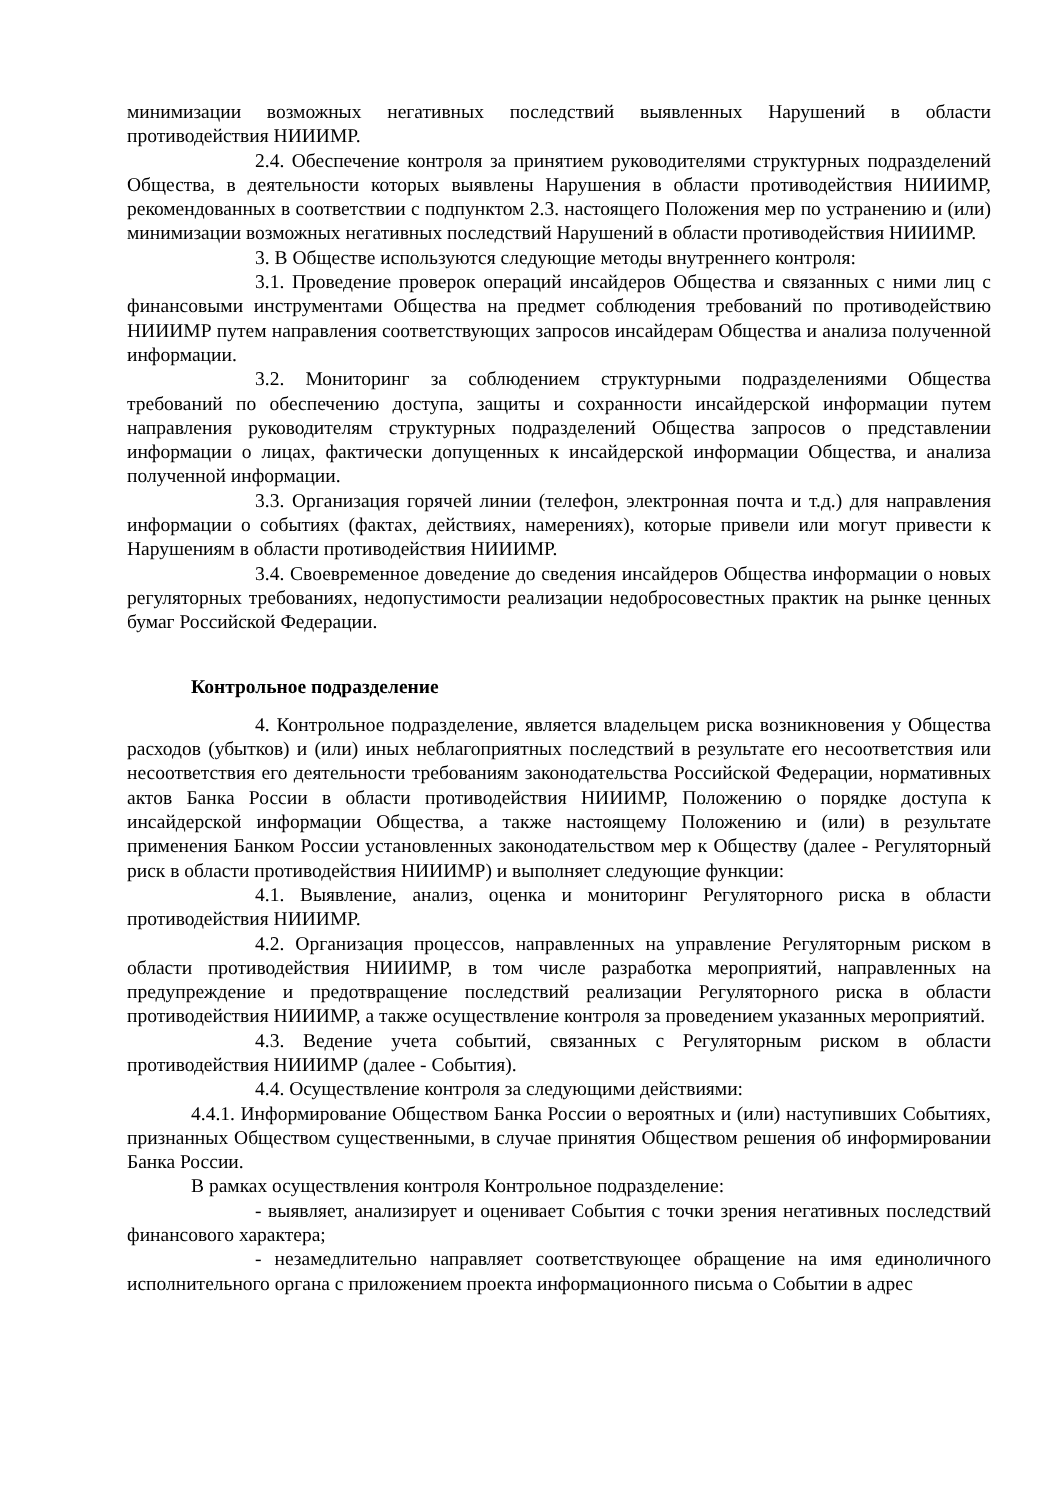минимизации возможных негативных последствий выявленных Нарушений в области противодействия НИИИМР.
2.4. Обеспечение контроля за принятием руководителями структурных подразделений Общества, в деятельности которых выявлены Нарушения в области противодействия НИИИМР, рекомендованных в соответствии с подпунктом 2.3. настоящего Положения мер по устранению и (или) минимизации возможных негативных последствий Нарушений в области противодействия НИИИМР.
3. В Обществе используются следующие методы внутреннего контроля:
3.1. Проведение проверок операций инсайдеров Общества и связанных с ними лиц с финансовыми инструментами Общества на предмет соблюдения требований по противодействию НИИИМР путем направления соответствующих запросов инсайдерам Общества и анализа полученной информации.
3.2. Мониторинг за соблюдением структурными подразделениями Общества требований по обеспечению доступа, защиты и сохранности инсайдерской информации путем направления руководителям структурных подразделений Общества запросов о представлении информации о лицах, фактически допущенных к инсайдерской информации Общества, и анализа полученной информации.
3.3. Организация горячей линии (телефон, электронная почта и т.д.) для направления информации о событиях (фактах, действиях, намерениях), которые привели или могут привести к Нарушениям в области противодействия НИИИМР.
3.4. Своевременное доведение до сведения инсайдеров Общества информации о новых регуляторных требованиях, недопустимости реализации недобросовестных практик на рынке ценных бумаг Российской Федерации.
Контрольное подразделение
4. Контрольное подразделение, является владельцем риска возникновения у Общества расходов (убытков) и (или) иных неблагоприятных последствий в результате его несоответствия или несоответствия его деятельности требованиям законодательства Российской Федерации, нормативных актов Банка России в области противодействия НИИИМР, Положению о порядке доступа к инсайдерской информации Общества, а также настоящему Положению и (или) в результате применения Банком России установленных законодательством мер к Обществу (далее - Регуляторный риск в области противодействия НИИИМР) и выполняет следующие функции:
4.1. Выявление, анализ, оценка и мониторинг Регуляторного риска в области противодействия НИИИМР.
4.2. Организация процессов, направленных на управление Регуляторным риском в области противодействия НИИИМР, в том числе разработка мероприятий, направленных на предупреждение и предотвращение последствий реализации Регуляторного риска в области противодействия НИИИМР, а также осуществление контроля за проведением указанных мероприятий.
4.3. Ведение учета событий, связанных с Регуляторным риском в области противодействия НИИИМР (далее - События).
4.4. Осуществление контроля за следующими действиями:
4.4.1. Информирование Обществом Банка России о вероятных и (или) наступивших Событиях, признанных Обществом существенными, в случае принятия Обществом решения об информировании Банка России.
В рамках осуществления контроля Контрольное подразделение:
- выявляет, анализирует и оценивает События с точки зрения негативных последствий финансового характера;
- незамедлительно направляет соответствующее обращение на имя единоличного исполнительного органа с приложением проекта информационного письма о Событии в адрес